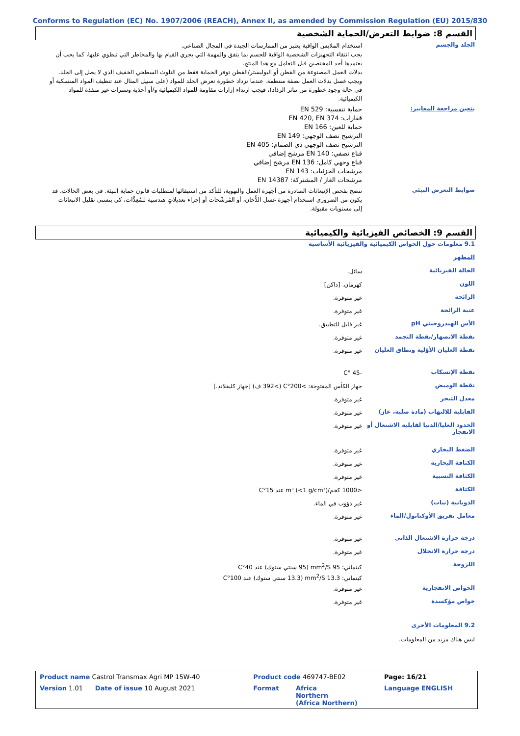Conforms to Regulation (EC) No. 1907/2006 (REACH), Annex II, as amended by Commission Regulation (EU) 2015/830
القسم 8: ضوابط التعرض/الحماية الشخصية
| الجلد والجسم | استخدام الملابس الواقية يعتبر من الممارسات الجيدة في المجال الصناعي. يجب انتقاء التجهيزات الشخصية الواقية للجسم بما يتفق والمهمة التي يجري القيام بها والمخاطر التي تنطوي عليها، كما يجب أن يعتمدها أحد المختصين قبل التعامل مع هذا المنتج. بدلات العمل المصنوعة من القطن أو البوليستر/القطن توفر الحماية فقط من التلوث السطحي الخفيف الذي لا يصل إلى الجلد. ويجب غسل بدلات العمل بصفة منتظمة. عندما تزداد خطورة تعرض الجلد للمواد (على سبيل المثال عند تنظيف المواد المنسكبة أو في حالة وجود خطورة من تناثر الرذاذ)، فيجب ارتداء إزارات مقاومة للمواد الكيميائية و/أو أحذية وسترات غير منفذة للمواد الكيميائية. |
| يتعين مراجعة المعايير: | حماية تنفسية: EN 529 قفازات: EN 420, EN 374 حماية للعين: EN 166 الترشيح نصف الوجهي: EN 149 الترشيح نصف الوجهي ذي الصمام: EN 405 قناع نصفي: EN 140 مرشح إضافي قناع وجهي كامل: EN 136 مرشح إضافي مرشحات الجزئيات: EN 143 مرشحات الغاز / المشتركة: EN 14387 |
| ضوابط التعرض البيئي | ننصح بفحص الإنبعاثات الصادرة من أجهزة العمل والتهوية، للتأكد من استيفائها لمتطلبات قانون حماية البيئة. في بعض الحالات، قد يكون من الضروري استخدام أجهزة غسل الدُّخان، أو المُرشّحات أو إجراء تعديلاتٍ هندسية للمُعِدَّات، كي يتسنى تقليل الانبعاثات إلى مستويات مقبولة. |
القسم 9: الخصائص الفيزيائية والكيميائية
| 9.1 معلومات حول الخواص الكيميائية والفيزيائية الأساسية | |
| المظهر | |
| الحالة الفيزيائية | سائل. |
| اللون | كهرمان. [داكن] |
| الرائحة | غير متوفرة. |
| عتبة الرائحة | غير متوفرة. |
| الأس الهيدروجيني pH | غير قابل للتطبيق. |
| نقطة الانصهار/نقطة التجمد | غير متوفرة. |
| نقطة الغليان الأوّلية ونطاق الغليان | غير متوفرة. |
| نقطة الإنسكاب | -45 °C |
| نقطة الوميض | جهاز الكأس المفتوحة: >200°C (>392 ف) [جهاز كليفلاند.] |
| معدل التبخر | غير متوفرة. |
| القابلية للالتهاب (مادة صلبة، غاز) | غير متوفرة. |
| الحدود العليا/الدنيا لقابلية الاشتعال أو الانفجار | غير متوفرة. |
| الضغط البخاري | غير متوفرة. |
| الكثافة البخارية | غير متوفرة. |
| الكثافة النسبية | غير متوفرة. |
| الكثافة | <1000 كجم/m³ (<1 g/cm³) عند 15°C |
| الذوبانية (نيات) | غير ذؤوب في الماء. |
| معامل تفريق الأوكتانول/الماء | غير متوفرة. |
| درجة حرارة الاشتعال الذاتي | غير متوفرة. |
| درجة حرارة الانحلال | غير متوفرة. |
| اللزوجة | كينماتي: 95 mm<sup>2</sup>/S (95 سنتي ستوك) عند 40°C كينماتي: 13.3 mm<sup>2</sup>/S (13.3 سنتي ستوك) عند 100°C |
| الخواص الانفجارية | غير متوفرة. |
| خواص مؤكسدة | غير متوفرة. |
| 9.2 المعلومات الأخرى | |
| ليس هناك مزيد من المعلومات. | |
| Product name Castrol Transmax Agri MP 15W-40 | Product code 469747-BE02 | | Page: 16/21 |
| Version 1.01 Date of issue 10 August 2021 | Format | Africa Northern (Africa Northern) | Language ENGLISH |